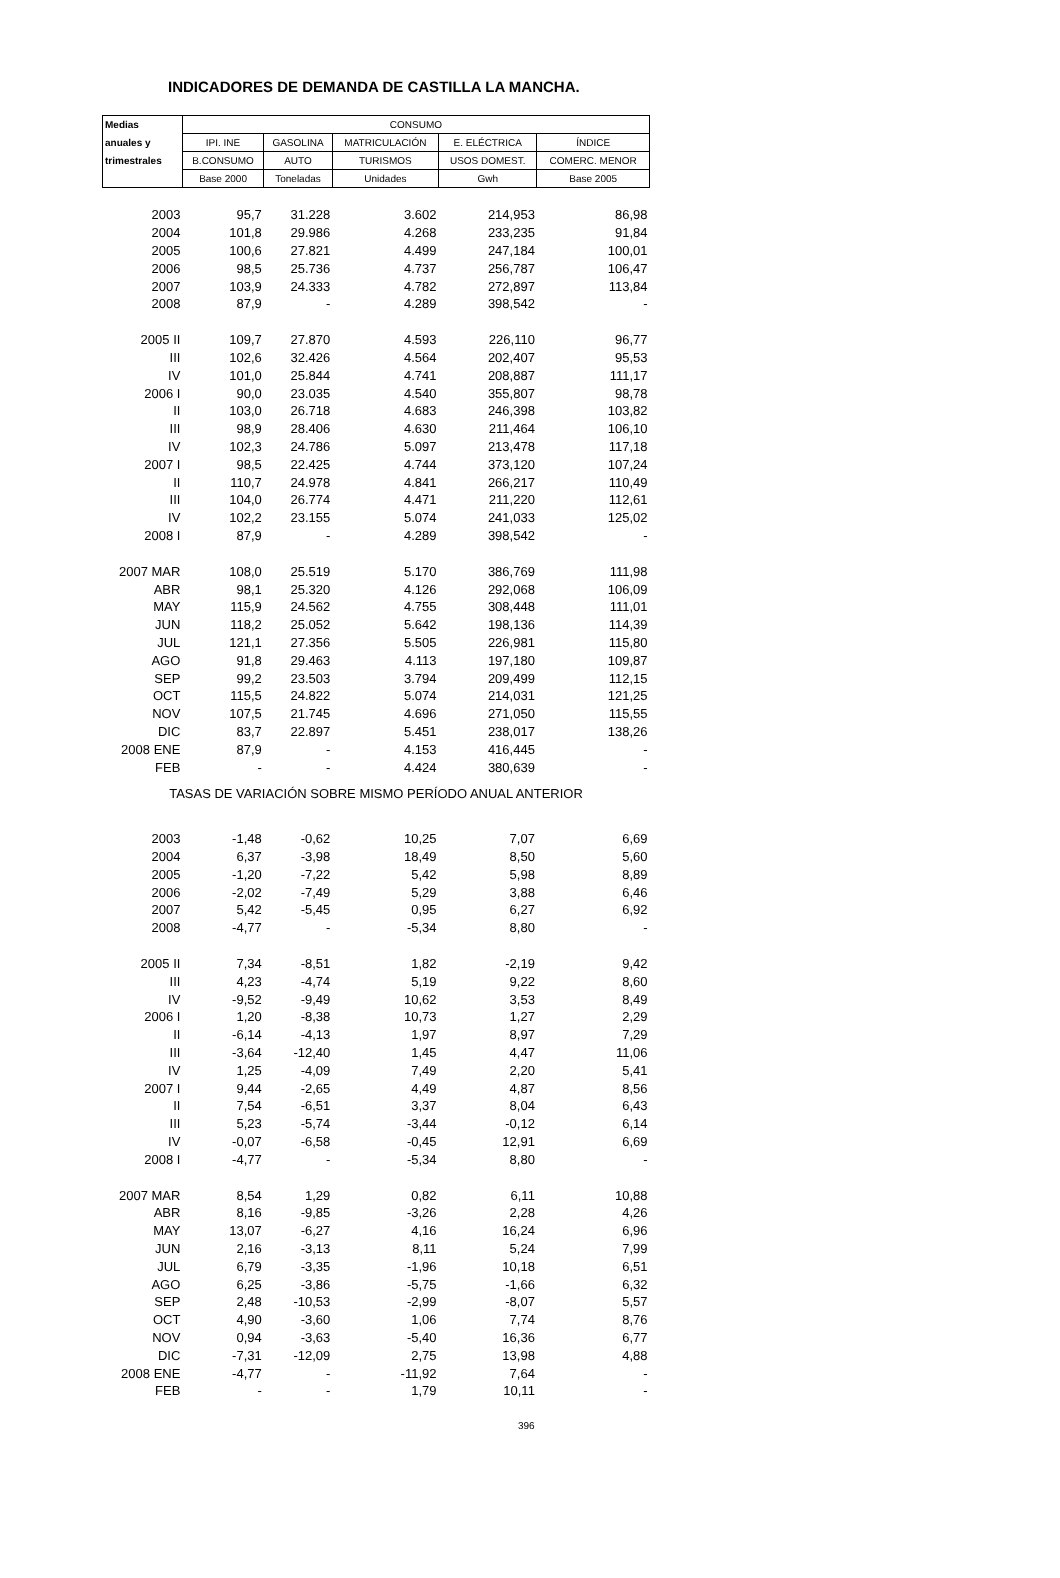INDICADORES DE DEMANDA DE CASTILLA LA MANCHA.
| Medias | CONSUMO | | | | |
| --- | --- | --- | --- | --- | --- |
| anuales y | IPI. INE | GASOLINA | MATRICULACIÓN | E. ELÉCTRICA | ÍNDICE |
| trimestrales | B.CONSUMO | AUTO | TURISMOS | USOS DOMEST. | COMERC. MENOR |
| | Base 2000 | Toneladas | Unidades | Gwh | Base 2005 |
| 2003 | 95,7 | 31.228 | 3.602 | 214,953 | 86,98 |
| 2004 | 101,8 | 29.986 | 4.268 | 233,235 | 91,84 |
| 2005 | 100,6 | 27.821 | 4.499 | 247,184 | 100,01 |
| 2006 | 98,5 | 25.736 | 4.737 | 256,787 | 106,47 |
| 2007 | 103,9 | 24.333 | 4.782 | 272,897 | 113,84 |
| 2008 | 87,9 | - | 4.289 | 398,542 | - |
| 2005 II | 109,7 | 27.870 | 4.593 | 226,110 | 96,77 |
| III | 102,6 | 32.426 | 4.564 | 202,407 | 95,53 |
| IV | 101,0 | 25.844 | 4.741 | 208,887 | 111,17 |
| 2006 I | 90,0 | 23.035 | 4.540 | 355,807 | 98,78 |
| II | 103,0 | 26.718 | 4.683 | 246,398 | 103,82 |
| III | 98,9 | 28.406 | 4.630 | 211,464 | 106,10 |
| IV | 102,3 | 24.786 | 5.097 | 213,478 | 117,18 |
| 2007 I | 98,5 | 22.425 | 4.744 | 373,120 | 107,24 |
| II | 110,7 | 24.978 | 4.841 | 266,217 | 110,49 |
| III | 104,0 | 26.774 | 4.471 | 211,220 | 112,61 |
| IV | 102,2 | 23.155 | 5.074 | 241,033 | 125,02 |
| 2008 I | 87,9 | - | 4.289 | 398,542 | - |
| 2007 MAR | 108,0 | 25.519 | 5.170 | 386,769 | 111,98 |
| ABR | 98,1 | 25.320 | 4.126 | 292,068 | 106,09 |
| MAY | 115,9 | 24.562 | 4.755 | 308,448 | 111,01 |
| JUN | 118,2 | 25.052 | 5.642 | 198,136 | 114,39 |
| JUL | 121,1 | 27.356 | 5.505 | 226,981 | 115,80 |
| AGO | 91,8 | 29.463 | 4.113 | 197,180 | 109,87 |
| SEP | 99,2 | 23.503 | 3.794 | 209,499 | 112,15 |
| OCT | 115,5 | 24.822 | 5.074 | 214,031 | 121,25 |
| NOV | 107,5 | 21.745 | 4.696 | 271,050 | 115,55 |
| DIC | 83,7 | 22.897 | 5.451 | 238,017 | 138,26 |
| 2008 ENE | 87,9 | - | 4.153 | 416,445 | - |
| FEB | - | - | 4.424 | 380,639 | - |
| TASAS DE VARIACIÓN SOBRE MISMO PERÍODO ANUAL ANTERIOR | | | | | |
| 2003 | -1,48 | -0,62 | 10,25 | 7,07 | 6,69 |
| 2004 | 6,37 | -3,98 | 18,49 | 8,50 | 5,60 |
| 2005 | -1,20 | -7,22 | 5,42 | 5,98 | 8,89 |
| 2006 | -2,02 | -7,49 | 5,29 | 3,88 | 6,46 |
| 2007 | 5,42 | -5,45 | 0,95 | 6,27 | 6,92 |
| 2008 | -4,77 | - | -5,34 | 8,80 | - |
| 2005 II | 7,34 | -8,51 | 1,82 | -2,19 | 9,42 |
| III | 4,23 | -4,74 | 5,19 | 9,22 | 8,60 |
| IV | -9,52 | -9,49 | 10,62 | 3,53 | 8,49 |
| 2006 I | 1,20 | -8,38 | 10,73 | 1,27 | 2,29 |
| II | -6,14 | -4,13 | 1,97 | 8,97 | 7,29 |
| III | -3,64 | -12,40 | 1,45 | 4,47 | 11,06 |
| IV | 1,25 | -4,09 | 7,49 | 2,20 | 5,41 |
| 2007 I | 9,44 | -2,65 | 4,49 | 4,87 | 8,56 |
| II | 7,54 | -6,51 | 3,37 | 8,04 | 6,43 |
| III | 5,23 | -5,74 | -3,44 | -0,12 | 6,14 |
| IV | -0,07 | -6,58 | -0,45 | 12,91 | 6,69 |
| 2008 I | -4,77 | - | -5,34 | 8,80 | - |
| 2007 MAR | 8,54 | 1,29 | 0,82 | 6,11 | 10,88 |
| ABR | 8,16 | -9,85 | -3,26 | 2,28 | 4,26 |
| MAY | 13,07 | -6,27 | 4,16 | 16,24 | 6,96 |
| JUN | 2,16 | -3,13 | 8,11 | 5,24 | 7,99 |
| JUL | 6,79 | -3,35 | -1,96 | 10,18 | 6,51 |
| AGO | 6,25 | -3,86 | -5,75 | -1,66 | 6,32 |
| SEP | 2,48 | -10,53 | -2,99 | -8,07 | 5,57 |
| OCT | 4,90 | -3,60 | 1,06 | 7,74 | 8,76 |
| NOV | 0,94 | -3,63 | -5,40 | 16,36 | 6,77 |
| DIC | -7,31 | -12,09 | 2,75 | 13,98 | 4,88 |
| 2008 ENE | -4,77 | - | -11,92 | 7,64 | - |
| FEB | - | - | 1,79 | 10,11 | - |
396